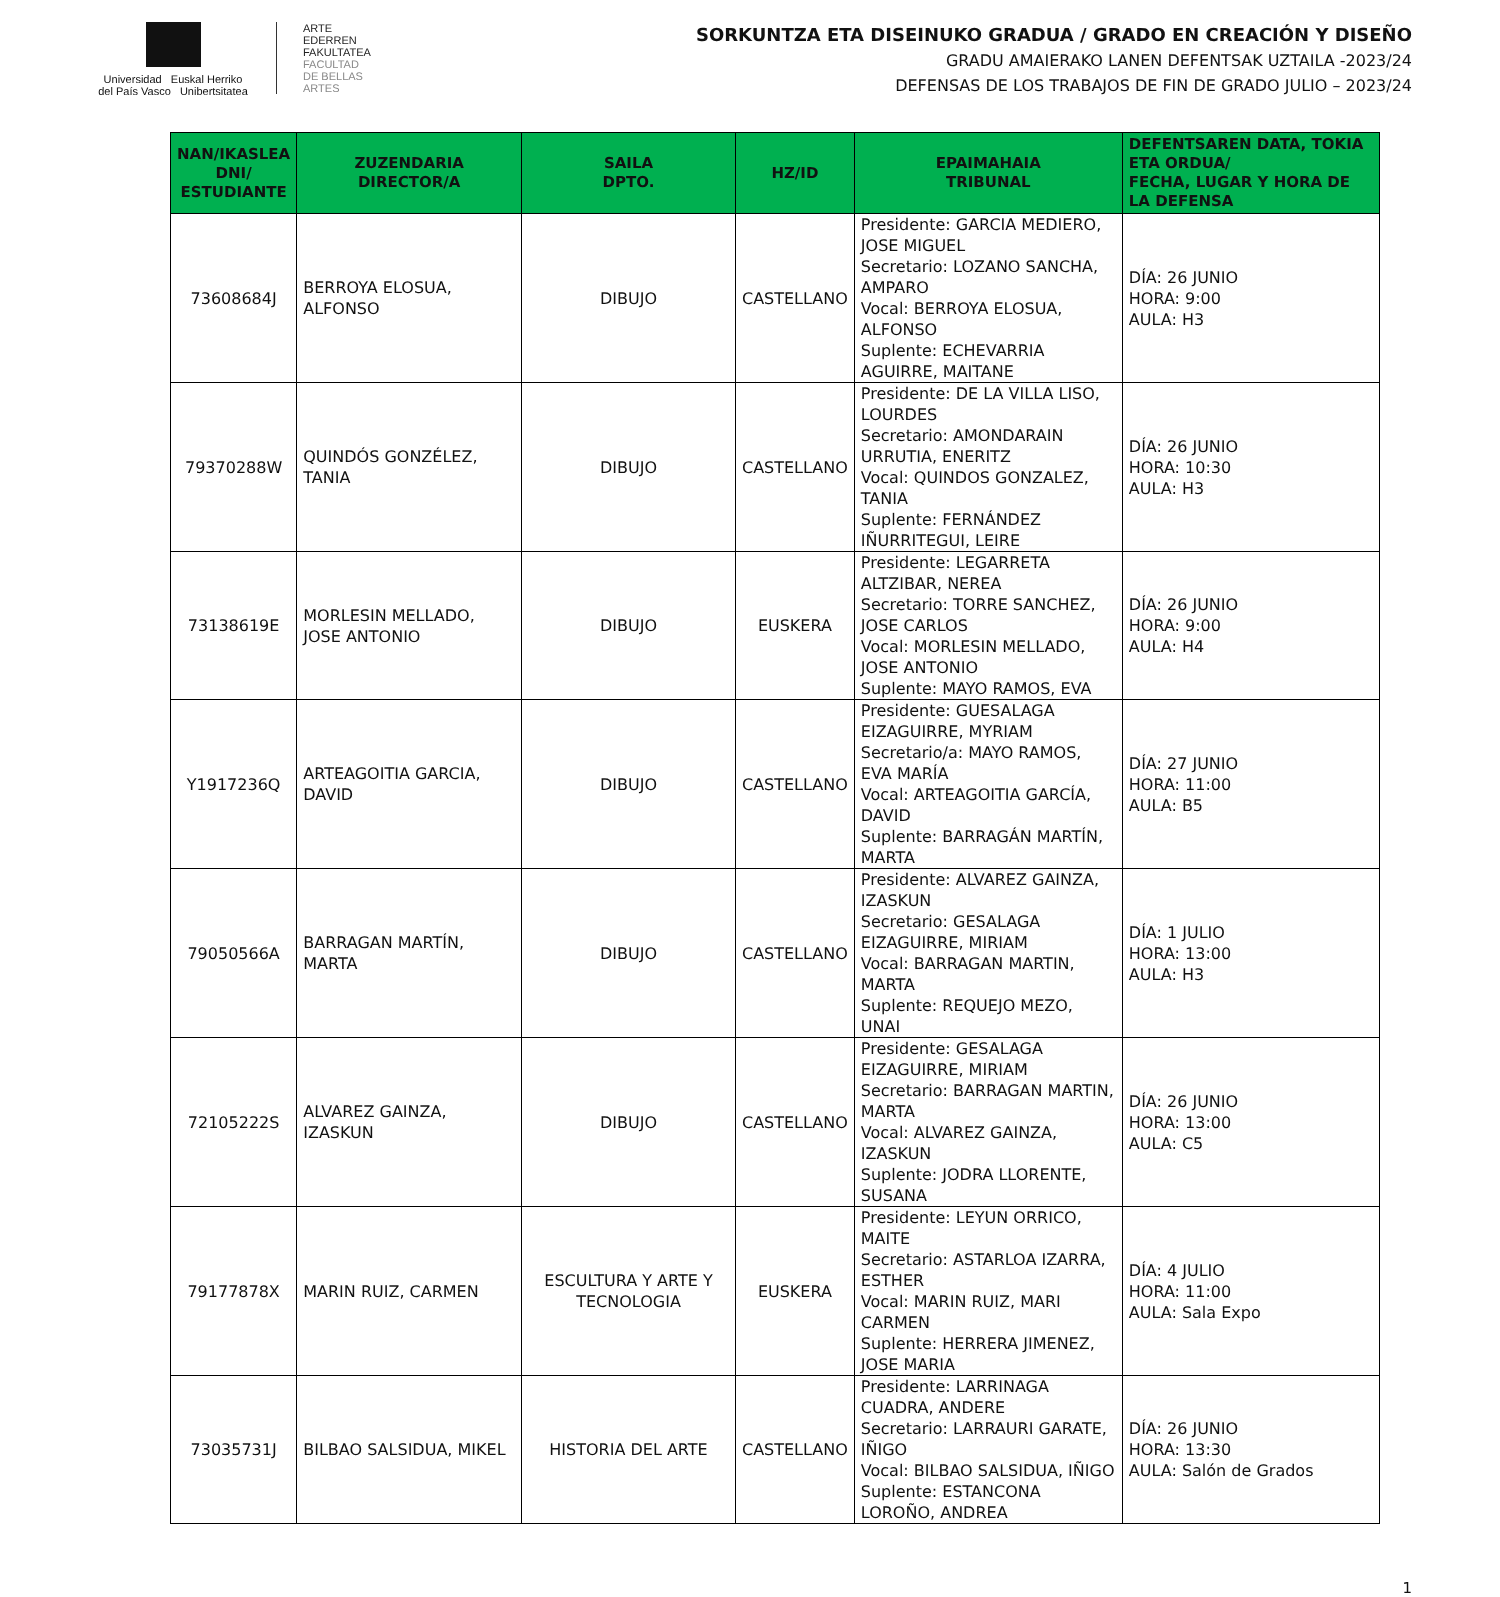Universidad Euskal Herriko
del País Vasco Unibertsitatea
ARTE
EDERREN
FAKULTATEA
FACULTAD
DE BELLAS
ARTES
SORKUNTZA ETA DISEINUKO GRADUA / GRADO EN CREACIÓN Y DISEÑO
GRADU AMAIERAKO LANEN DEFENTSAK UZTAILA -2023/24
DEFENSAS DE LOS TRABAJOS DE FIN DE GRADO JULIO – 2023/24
| NAN/IKASLEA DNI/ ESTUDIANTE | ZUZENDARIA DIRECTOR/A | SAILA DPTO. | HZ/ID | EPAIMAHAIA TRIBUNAL | DEFENTSAREN DATA, TOKIA ETA ORDUA/ FECHA, LUGAR Y HORA DE LA DEFENSA |
| --- | --- | --- | --- | --- | --- |
| 73608684J | BERROYA ELOSUA, ALFONSO | DIBUJO | CASTELLANO | Presidente: GARCIA MEDIERO, JOSE MIGUEL Secretario: LOZANO SANCHA, AMPARO Vocal: BERROYA ELOSUA, ALFONSO Suplente: ECHEVARRIA AGUIRRE, MAITANE | DÍA: 26 JUNIO HORA: 9:00 AULA: H3 |
| 79370288W | QUINDÓS GONZÉLEZ, TANIA | DIBUJO | CASTELLANO | Presidente: DE LA VILLA LISO, LOURDES Secretario: AMONDARAIN URRUTIA, ENERITZ Vocal: QUINDOS GONZALEZ, TANIA Suplente: FERNÁNDEZ IÑURRITEGUI, LEIRE | DÍA: 26 JUNIO HORA: 10:30 AULA: H3 |
| 73138619E | MORLESIN MELLADO, JOSE ANTONIO | DIBUJO | EUSKERA | Presidente: LEGARRETA ALTZIBAR, NEREA Secretario: TORRE SANCHEZ, JOSE CARLOS Vocal: MORLESIN MELLADO, JOSE ANTONIO Suplente: MAYO RAMOS, EVA | DÍA: 26 JUNIO HORA: 9:00 AULA: H4 |
| Y1917236Q | ARTEAGOITIA GARCIA, DAVID | DIBUJO | CASTELLANO | Presidente: GUESALAGA EIZAGUIRRE, MYRIAM Secretario/a: MAYO RAMOS, EVA MARÍA Vocal: ARTEAGOITIA GARCÍA, DAVID Suplente: BARRAGÁN MARTÍN, MARTA | DÍA: 27 JUNIO HORA: 11:00 AULA: B5 |
| 79050566A | BARRAGAN MARTÍN, MARTA | DIBUJO | CASTELLANO | Presidente: ALVAREZ GAINZA, IZASKUN Secretario: GESALAGA EIZAGUIRRE, MIRIAM Vocal: BARRAGAN MARTIN, MARTA Suplente: REQUEJO MEZO, UNAI | DÍA: 1 JULIO HORA: 13:00 AULA: H3 |
| 72105222S | ALVAREZ GAINZA, IZASKUN | DIBUJO | CASTELLANO | Presidente: GESALAGA EIZAGUIRRE, MIRIAM Secretario: BARRAGAN MARTIN, MARTA Vocal: ALVAREZ GAINZA, IZASKUN Suplente: JODRA LLORENTE, SUSANA | DÍA: 26 JUNIO HORA: 13:00 AULA: C5 |
| 79177878X | MARIN RUIZ, CARMEN | ESCULTURA Y ARTE Y TECNOLOGIA | EUSKERA | Presidente: LEYUN ORRICO, MAITE Secretario: ASTARLOA IZARRA, ESTHER Vocal: MARIN RUIZ, MARI CARMEN Suplente: HERRERA JIMENEZ, JOSE MARIA | DÍA: 4 JULIO HORA: 11:00 AULA: Sala Expo |
| 73035731J | BILBAO SALSIDUA, MIKEL | HISTORIA DEL ARTE | CASTELLANO | Presidente: LARRINAGA CUADRA, ANDERE Secretario: LARRAURI GARATE, IÑIGO Vocal: BILBAO SALSIDUA, IÑIGO Suplente: ESTANCONA LOROÑO, ANDREA | DÍA: 26 JUNIO HORA: 13:30 AULA: Salón de Grados |
1